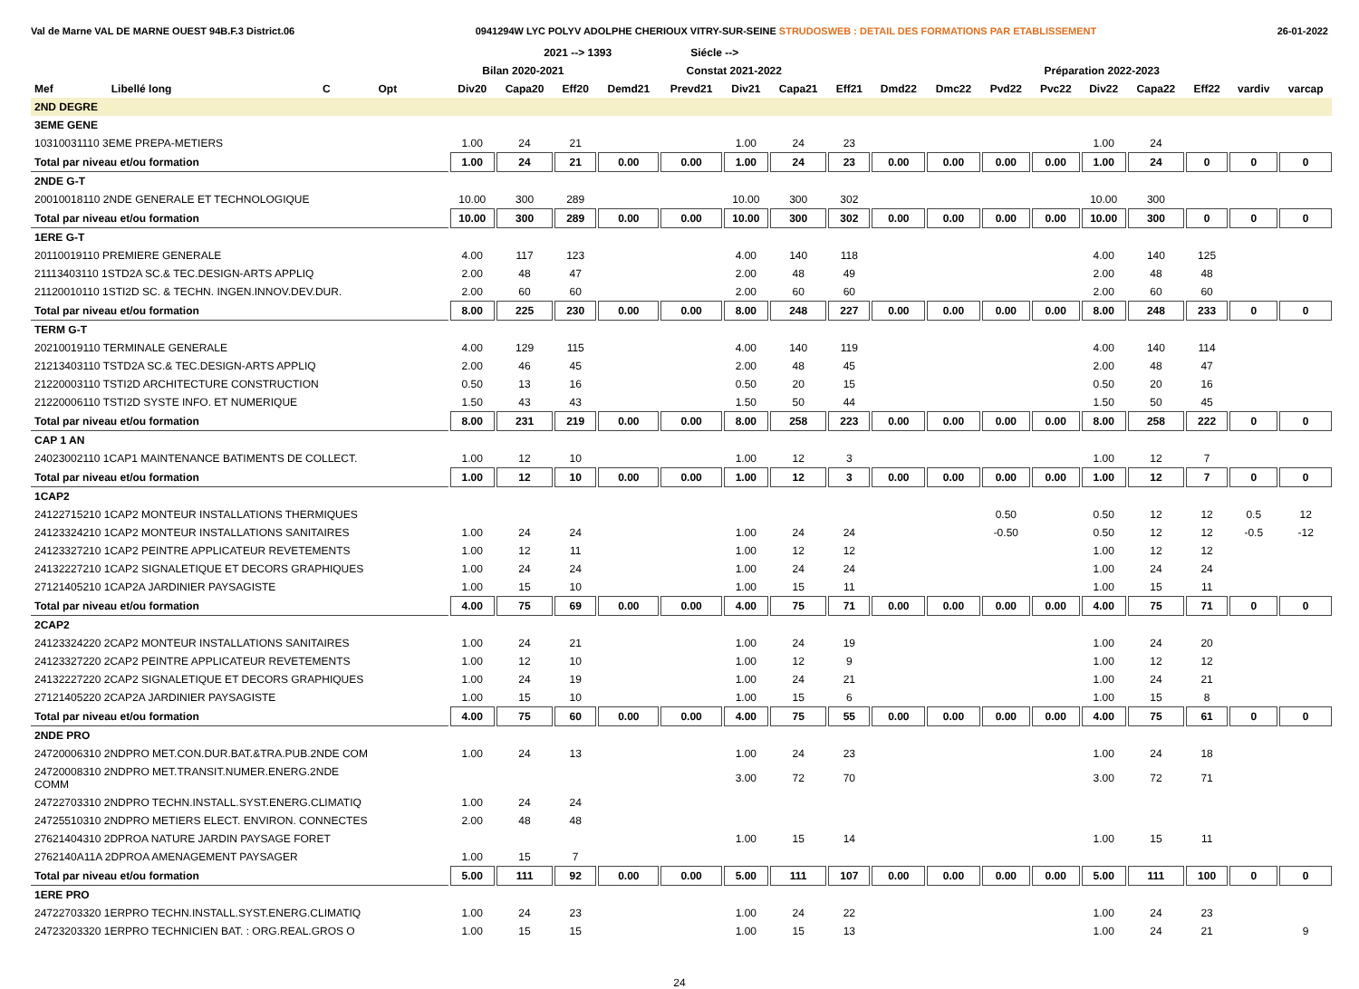Val de Marne VAL DE MARNE OUEST 94B.F.3 District.06 0941294W LYC POLYV ADOLPHE CHERIOUX VITRY-SUR-SEINE STRUDOSWEB : DETAIL DES FORMATIONS PAR ETABLISSEMENT 26-01-2022
| | | | | | | 2021 --> 1393 | | | Siécle --> | | | | | | | | | | | | |
| --- | --- | --- | --- | --- | --- | --- | --- | --- | --- | --- | --- | --- | --- | --- | --- | --- | --- | --- | --- | --- | --- |
| | | | | | Bilan 2020-2021 | | | Constat 2021-2022 | | | | | Préparation 2022-2023 | | | | | | | | |
| Mef | Libellé long | C | Opt | | Div20 | Capa20 | Eff20 | Demd21 | Prevd21 | Div21 | Capa21 | Eff21 | Dmd22 | Dmc22 | Pvd22 | Pvc22 | Div22 | Capa22 | Eff22 | vardiv | varcap |
| 2ND DEGRE | | | | | | | | | | | | | | | | | | | | | |
| 3EME GENE | | | | | | | | | | | | | | | | | | | | | |
| 10310031110 3EME PREPA-METIERS | | | | | 1.00 | 24 | 21 | | | 1.00 | 24 | 23 | | | | | 1.00 | 24 | | | |
| Total par niveau et/ou formation | | | | | 1.00 | 24 | 21 | 0.00 | 0.00 | 1.00 | 24 | 23 | 0.00 | 0.00 | 0.00 | 0.00 | 1.00 | 24 | 0 | 0 | 0 |
| 2NDE G-T | | | | | | | | | | | | | | | | | | | | | |
| 20010018110 2NDE GENERALE ET TECHNOLOGIQUE | | | | | 10.00 | 300 | 289 | | | 10.00 | 300 | 302 | | | | | 10.00 | 300 | | | |
| Total par niveau et/ou formation | | | | | 10.00 | 300 | 289 | 0.00 | 0.00 | 10.00 | 300 | 302 | 0.00 | 0.00 | 0.00 | 0.00 | 10.00 | 300 | 0 | 0 | 0 |
| 1ERE G-T | | | | | | | | | | | | | | | | | | | | | |
| 20110019110 PREMIERE GENERALE | | | | | 4.00 | 117 | 123 | | | 4.00 | 140 | 118 | | | | | 4.00 | 140 | 125 | | |
| 21113403110 1STD2A SC.& TEC.DESIGN-ARTS APPLIQ | | | | | 2.00 | 48 | 47 | | | 2.00 | 48 | 49 | | | | | 2.00 | 48 | 48 | | |
| 21120010110 1STI2D SC. & TECHN. INGEN.INNOV.DEV.DUR. | | | | | 2.00 | 60 | 60 | | | 2.00 | 60 | 60 | | | | | 2.00 | 60 | 60 | | |
| Total par niveau et/ou formation | | | | | 8.00 | 225 | 230 | 0.00 | 0.00 | 8.00 | 248 | 227 | 0.00 | 0.00 | 0.00 | 0.00 | 8.00 | 248 | 233 | 0 | 0 |
| TERM G-T | | | | | | | | | | | | | | | | | | | | | |
| 20210019110 TERMINALE GENERALE | | | | | 4.00 | 129 | 115 | | | 4.00 | 140 | 119 | | | | | 4.00 | 140 | 114 | | |
| 21213403110 TSTD2A SC.& TEC.DESIGN-ARTS APPLIQ | | | | | 2.00 | 46 | 45 | | | 2.00 | 48 | 45 | | | | | 2.00 | 48 | 47 | | |
| 21220003110 TSTI2D ARCHITECTURE CONSTRUCTION | | | | | 0.50 | 13 | 16 | | | 0.50 | 20 | 15 | | | | | 0.50 | 20 | 16 | | |
| 21220006110 TSTI2D SYSTE INFO. ET NUMERIQUE | | | | | 1.50 | 43 | 43 | | | 1.50 | 50 | 44 | | | | | 1.50 | 50 | 45 | | |
| Total par niveau et/ou formation | | | | | 8.00 | 231 | 219 | 0.00 | 0.00 | 8.00 | 258 | 223 | 0.00 | 0.00 | 0.00 | 0.00 | 8.00 | 258 | 222 | 0 | 0 |
| CAP 1 AN | | | | | | | | | | | | | | | | | | | | | |
| 24023002110 1CAP1 MAINTENANCE BATIMENTS DE COLLECT. | | | | | 1.00 | 12 | 10 | | | 1.00 | 12 | 3 | | | | | 1.00 | 12 | 7 | | |
| Total par niveau et/ou formation | | | | | 1.00 | 12 | 10 | 0.00 | 0.00 | 1.00 | 12 | 3 | 0.00 | 0.00 | 0.00 | 0.00 | 1.00 | 12 | 7 | 0 | 0 |
| 1CAP2 | | | | | | | | | | | | | | | | | | | | | |
| 24122715210 1CAP2 MONTEUR INSTALLATIONS THERMIQUES | | | | | | | | | | | | | | | 0.50 | | 0.50 | 12 | 12 | 0.5 | 12 |
| 24123324210 1CAP2 MONTEUR INSTALLATIONS SANITAIRES | | | | | 1.00 | 24 | 24 | | | 1.00 | 24 | 24 | | | -0.50 | | 0.50 | 12 | 12 | -0.5 | -12 |
| 24123327210 1CAP2 PEINTRE APPLICATEUR REVETEMENTS | | | | | 1.00 | 12 | 11 | | | 1.00 | 12 | 12 | | | | | 1.00 | 12 | 12 | | |
| 24132227210 1CAP2 SIGNALETIQUE ET DECORS GRAPHIQUES | | | | | 1.00 | 24 | 24 | | | 1.00 | 24 | 24 | | | | | 1.00 | 24 | 24 | | |
| 27121405210 1CAP2A JARDINIER PAYSAGISTE | | | | | 1.00 | 15 | 10 | | | 1.00 | 15 | 11 | | | | | 1.00 | 15 | 11 | | |
| Total par niveau et/ou formation | | | | | 4.00 | 75 | 69 | 0.00 | 0.00 | 4.00 | 75 | 71 | 0.00 | 0.00 | 0.00 | 0.00 | 4.00 | 75 | 71 | 0 | 0 |
| 2CAP2 | | | | | | | | | | | | | | | | | | | | | |
| 24123324220 2CAP2 MONTEUR INSTALLATIONS SANITAIRES | | | | | 1.00 | 24 | 21 | | | 1.00 | 24 | 19 | | | | | 1.00 | 24 | 20 | | |
| 24123327220 2CAP2 PEINTRE APPLICATEUR REVETEMENTS | | | | | 1.00 | 12 | 10 | | | 1.00 | 12 | 9 | | | | | 1.00 | 12 | 12 | | |
| 24132227220 2CAP2 SIGNALETIQUE ET DECORS GRAPHIQUES | | | | | 1.00 | 24 | 19 | | | 1.00 | 24 | 21 | | | | | 1.00 | 24 | 21 | | |
| 27121405220 2CAP2A JARDINIER PAYSAGISTE | | | | | 1.00 | 15 | 10 | | | 1.00 | 15 | 6 | | | | | 1.00 | 15 | 8 | | |
| Total par niveau et/ou formation | | | | | 4.00 | 75 | 60 | 0.00 | 0.00 | 4.00 | 75 | 55 | 0.00 | 0.00 | 0.00 | 0.00 | 4.00 | 75 | 61 | 0 | 0 |
| 2NDE PRO | | | | | | | | | | | | | | | | | | | | | |
| 24720006310 2NDPRO MET.CON.DUR.BAT.&TRA.PUB.2NDE COM | | | | | 1.00 | 24 | 13 | | | 1.00 | 24 | 23 | | | | | 1.00 | 24 | 18 | | |
| 24720008310 2NDPRO MET.TRANSIT.NUMER.ENERG.2NDE COMM | | | | | | | | | | 3.00 | 72 | 70 | | | | | 3.00 | 72 | 71 | | |
| 24722703310 2NDPRO TECHN.INSTALL.SYST.ENERG.CLIMATIQ | | | | | 1.00 | 24 | 24 | | | | | | | | | | | | | | |
| 24725510310 2NDPRO METIERS ELECT. ENVIRON. CONNECTES | | | | | 2.00 | 48 | 48 | | | | | | | | | | | | | | |
| 27621404310 2DPROA NATURE JARDIN PAYSAGE FORET | | | | | | | | | | 1.00 | 15 | 14 | | | | | 1.00 | 15 | 11 | | |
| 2762140A11A 2DPROA AMENAGEMENT PAYSAGER | | | | | 1.00 | 15 | 7 | | | | | | | | | | | | | | |
| Total par niveau et/ou formation | | | | | 5.00 | 111 | 92 | 0.00 | 0.00 | 5.00 | 111 | 107 | 0.00 | 0.00 | 0.00 | 0.00 | 5.00 | 111 | 100 | 0 | 0 |
| 1ERE PRO | | | | | | | | | | | | | | | | | | | | | |
| 24722703320 1ERPRO TECHN.INSTALL.SYST.ENERG.CLIMATIQ | | | | | 1.00 | 24 | 23 | | | 1.00 | 24 | 22 | | | | | 1.00 | 24 | 23 | | |
| 24723203320 1ERPRO TECHNICIEN BAT. : ORG.REAL.GROS O | | | | | 1.00 | 15 | 15 | | | 1.00 | 15 | 13 | | | | | 1.00 | 24 | 21 | | 9 |
24